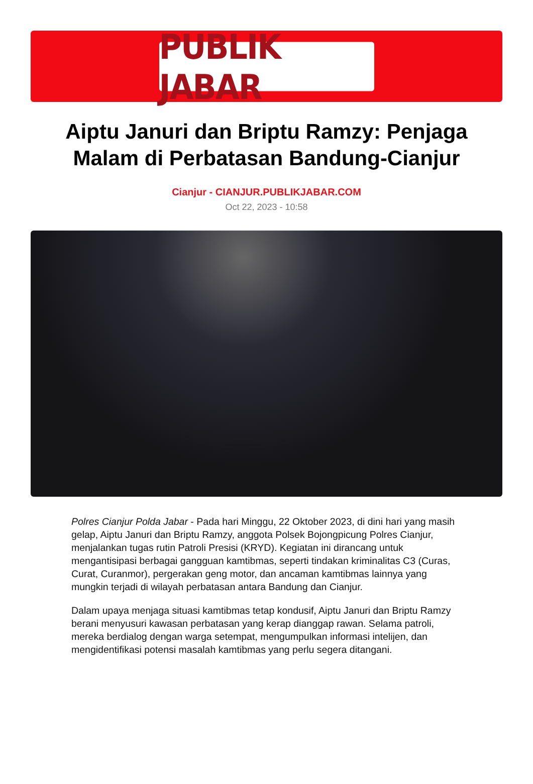PUBLIK JABAR
Aiptu Januri dan Briptu Ramzy: Penjaga Malam di Perbatasan Bandung-Cianjur
Cianjur - CIANJUR.PUBLIKJABAR.COM
Oct 22, 2023 - 10:58
Polres Cianjur Polda Jabar - Pada hari Minggu, 22 Oktober 2023, di dini hari yang masih gelap, Aiptu Januri dan Briptu Ramzy, anggota Polsek Bojongpicung Polres Cianjur, menjalankan tugas rutin Patroli Presisi (KRYD). Kegiatan ini dirancang untuk mengantisipasi berbagai gangguan kamtibmas, seperti tindakan kriminalitas C3 (Curas, Curat, Curanmor), pergerakan geng motor, dan ancaman kamtibmas lainnya yang mungkin terjadi di wilayah perbatasan antara Bandung dan Cianjur.
Dalam upaya menjaga situasi kamtibmas tetap kondusif, Aiptu Januri dan Briptu Ramzy berani menyusuri kawasan perbatasan yang kerap dianggap rawan. Selama patroli, mereka berdialog dengan warga setempat, mengumpulkan informasi intelijen, dan mengidentifikasi potensi masalah kamtibmas yang perlu segera ditangani.